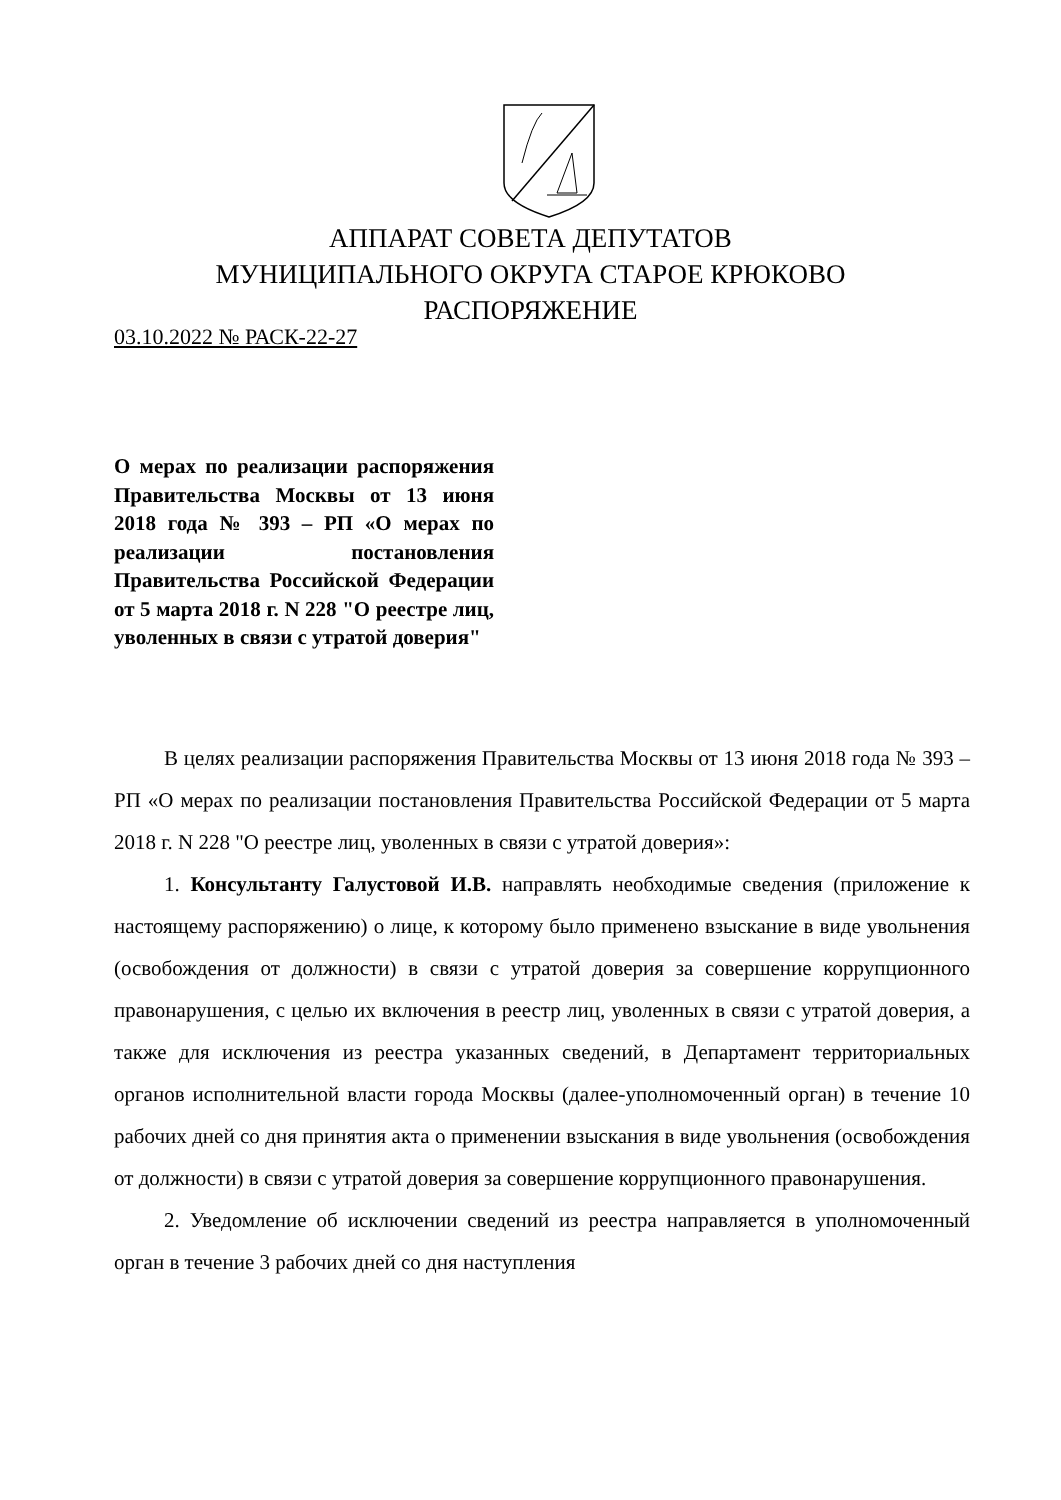АППАРАТ СОВЕТА ДЕПУТАТОВ
МУНИЦИПАЛЬНОГО ОКРУГА СТАРОЕ КРЮКОВО
РАСПОРЯЖЕНИЕ
03.10.2022 № РАСК-22-27
О мерах по реализации распоряжения Правительства Москвы от 13 июня 2018 года № 393 – РП «О мерах по реализации постановления Правительства Российской Федерации от 5 марта 2018 г. N 228 "О реестре лиц, уволенных в связи с утратой доверия"
В целях реализации распоряжения Правительства Москвы от 13 июня 2018 года № 393 – РП «О мерах по реализации постановления Правительства Российской Федерации от 5 марта 2018 г. N 228 "О реестре лиц, уволенных в связи с утратой доверия»:
1. Консультанту Галустовой И.В. направлять необходимые сведения (приложение к настоящему распоряжению) о лице, к которому было применено взыскание в виде увольнения (освобождения от должности) в связи с утратой доверия за совершение коррупционного правонарушения, с целью их включения в реестр лиц, уволенных в связи с утратой доверия, а также для исключения из реестра указанных сведений, в Департамент территориальных органов исполнительной власти города Москвы (далее-уполномоченный орган) в течение 10 рабочих дней со дня принятия акта о применении взыскания в виде увольнения (освобождения от должности) в связи с утратой доверия за совершение коррупционного правонарушения.
2. Уведомление об исключении сведений из реестра направляется в уполномоченный орган в течение 3 рабочих дней со дня наступления